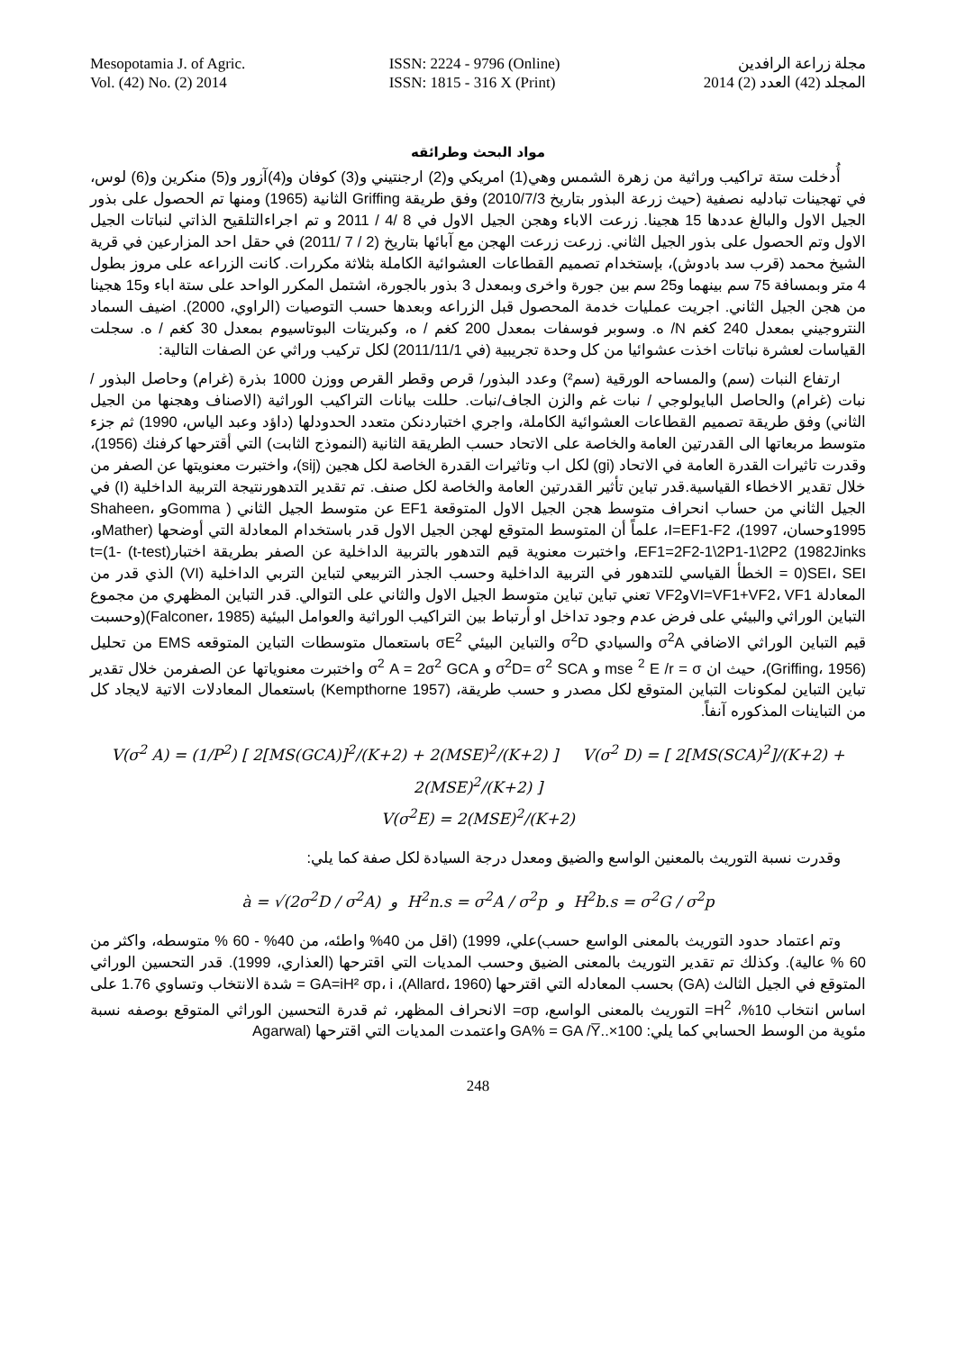Mesopotamia J. of Agric.
Vol. (42) No. (2) 2014
ISSN: 2224 - 9796 (Online)
ISSN: 1815 - 316 X (Print)
مجلة زراعة الرافدين
المجلد (42) العدد (2) 2014
مواد البحث وطرائقه
أُدخلت ستة تراكيب وراثية من زهرة الشمس وهي(1) امريكي و(2) ارجنتيني و(3) كوفان و(4)آزور و(5) منكرين و(6) لوس، في تهجينات تبادليه نصفية (حيث زرعة البذور بتاريخ 2010/7/3) وفق طريقة Griffing الثانية (1965) ومنها تم الحصول على بذور الجيل الاول والبالغ عددها 15 هجينا. زرعت الاباء وهجن الجيل الاول في 8 /4 / 2011 و تم اجراءالتلقيح الذاتي لنباتات الجيل الاول وتم الحصول على بذور الجيل الثاني. زرعت زرعت الهجن مع آبائها بتاريخ (2 / 7 /2011) في حقل احد المزارعين في قرية الشيخ محمد (قرب سد بادوش)، بإستخدام تصميم القطاعات العشوائية الكاملة بثلاثة مكررات. كانت الزراعه على مروز بطول 4 متر وبمسافة 75 سم بينهما و25 سم بين جورة واخرى وبمعدل 3 بذور بالجورة، اشتمل المكرر الواحد على ستة اباء و15 هجينا من هجن الجيل الثاني. اجريت عمليات خدمة المحصول قبل الزراعه وبعدها حسب التوصيات (الراوي، 2000). اضيف السماد النتروجيني بمعدل 240 كغم N/ ه. وسوبر فوسفات بمعدل 200 كغم / ه، وكبريتات البوتاسيوم بمعدل 30 كغم / ه. سجلت القياسات لعشرة نباتات اخذت عشوائيا من كل وحدة تجريبية (في 2011/11/1) لكل تركيب وراثي عن الصفات التالية:
ارتفاع النبات (سم) والمساحه الورقية (سم²) وعدد البذور/ قرص وقطر القرص ووزن 1000 بذرة (غرام) وحاصل البذور / نبات (غرام) والحاصل البايولوجي / نبات غم والزن الجاف/نبات. حللت بيانات التراكيب الوراثية (الاصناف وهجنها من الجيل الثاني) وفق طريقة تصميم القطاعات العشوائية الكاملة، واجري اختباردنكن متعدد الحدودلها (داؤد وعبد الياس، 1990) ثم جزء متوسط مربعاتها الى القدرتين العامة والخاصة على الاتحاد حسب الطريقة الثانية (النموذج الثابت) التي أقترحها كرفنك (1956)، وقدرت تاثيرات القدرة العامة في الاتحاد (gi) لكل اب وتاثيرات القدرة الخاصة لكل هجين (sij)، واختبرت معنويتها عن الصفر من خلال تقدير الاخطاء القياسية.قدر تباين تأثير القدرتين العامة والخاصة لكل صنف. تم تقدير التدهورنتيجة التربية الداخلية (I) في الجيل الثاني من حساب انحراف متوسط هجن الجيل الاول المتوقعة EF1 عن متوسط الجيل الثاني ( Gommaو Shaheen، 1995وحسان، 1997)، I=EF1-F2، علماً أن المتوسط المتوقع لهجن الجيل الاول قدر باستخدام المعادلة التي أوضحها (Matherو، 1982Jinks) EF1=2F2-1\2P1-1\2P2، واختبرت معنوية قيم التدهور بالتربية الداخلية عن الصفر بطريقة اختبار(t-test) t=(1-0)SEI، SEI = الخطأ القياسي للتدهور في التربية الداخلية وحسب الجذر التربيعي لتباين التربي الداخلية (VI) الذي قدر من المعادلة VI=VF1+VF2، VF1وVF2 تعني تباين تباين متوسط الجيل الاول والثاني على التوالي. قدر التباين المظهري من مجموع التباين الوراثي والبيئي على فرض عدم وجود تداخل او أرتباط بين التراكيب الوراثية والعوامل البيئية (Falconer، 1985)(وحسبت قيم التباين الوراثي الاضافي σ<sup>2</sup>A والسيادي σ<sup>2</sup>D والتباين البيئي σE<sup>2</sup> باستعمال متوسطات التباين المتوقعه EMS من تحليل (Griffing، 1956)، حيث ان mse <sup>2</sup> E /r = σ و σ<sup>2</sup>D= σ<sup>2</sup> SCA و σ<sup>2</sup> A = 2σ<sup>2</sup> GCA واختبرت معنوياتها عن الصفرمن خلال تقدير تباين التباين لمكونات التباين المتوقع لكل مصدر و حسب طريقة، (Kempthorne 1957) باستعمال المعادلات الاتية لايجاد كل من التباينات المذكوره آنفاً.
V(σ<sup>2</sup> A) = (1/P<sup>2</sup>) [ 2[MS(GCA)]<sup>2</sup>/(K+2) + 2(MSE)<sup>2</sup>/(K+2) ] V(σ<sup>2</sup> D) = [ 2[MS(SCA)<sup>2</sup>]/(K+2) + 2(MSE)<sup>2</sup>/(K+2) ]
V(σ<sup>2</sup>E) = 2(MSE)<sup>2</sup>/(K+2)
وقدرت نسبة التوريث بالمعنين الواسع والضيق ومعدل درجة السيادة لكل صفة كما يلي:
à = √(2σ<sup>2</sup>D / σ<sup>2</sup>A) و H<sup>2</sup>n.s = σ<sup>2</sup>A / σ<sup>2</sup>p و H<sup>2</sup>b.s = σ<sup>2</sup>G / σ<sup>2</sup>p
وتم اعتماد حدود التوريث بالمعنى الواسع حسب)علي، 1999) (اقل من 40% واطئه، من 40% - 60 % متوسطه، واكثر من 60 % عالية). وكذلك تم تقدير التوريث بالمعنى الضيق وحسب المديات التي اقترحها (العذاري، 1999). قدر التحسين الوراثي المتوقع في الجيل الثالث (GA) بحسب المعادله التي اقترحها (Allard، 1960)، GA=iH² σp، i = شدة الانتخاب وتساوي 1.76 على اساس انتخاب 10%، H<sup>2</sup>= التوريث بالمعنى الواسع، σp= الانحراف المظهر، ثم قدرة التحسين الوراثي المتوقع بوصفه نسبة مئوية من الوسط الحسابي كما يلي: GA% = GA /Y̅..×100 واعتمدت المديات التي اقترحها (Agarwal
248